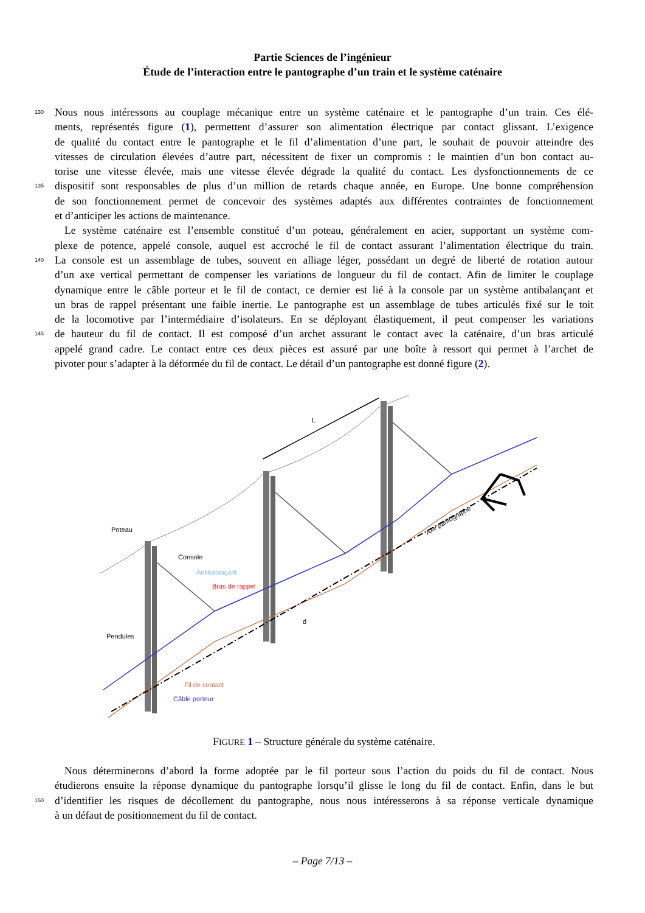Partie Sciences de l’ingénieur
Étude de l’interaction entre le pantographe d’un train et le système caténaire
130 Nous nous intéressons au couplage mécanique entre un système caténaire et le pantographe d’un train. Ces élé-
ments, représentés figure (1), permettent d’assurer son alimentation électrique par contact glissant. L’exigence
de qualité du contact entre le pantographe et le fil d’alimentation d’une part, le souhait de pouvoir atteindre des
vitesses de circulation élevées d’autre part, nécessitent de fixer un compromis : le maintien d’un bon contact au-
torise une vitesse élevée, mais une vitesse élevée dégrade la qualité du contact. Les dysfonctionnements de ce
135 dispositif sont responsables de plus d’un million de retards chaque année, en Europe. Une bonne compréhension
de son fonctionnement permet de concevoir des systèmes adaptés aux différentes contraintes de fonctionnement
et d’anticiper les actions de maintenance.
Le système caténaire est l’ensemble constitué d’un poteau, généralement en acier, supportant un système com-
plexe de potence, appelé console, auquel est accroché le fil de contact assurant l’alimentation électrique du train.
140 La console est un assemblage de tubes, souvent en alliage léger, possédant un degré de liberté de rotation autour
d’un axe vertical permettant de compenser les variations de longueur du fil de contact. Afin de limiter le couplage
dynamique entre le câble porteur et le fil de contact, ce dernier est lié à la console par un système antibalançant et
un bras de rappel présentant une faible inertie. Le pantographe est un assemblage de tubes articulés fixé sur le toit
de la locomotive par l’intermédiaire d’isolateurs. En se déployant élastiquement, il peut compenser les variations
145 de hauteur du fil de contact. Il est composé d’un archet assurant le contact avec la caténaire, d’un bras articulé
appelé grand cadre. Le contact entre ces deux pièces est assuré par une boîte à ressort qui permet à l’archet de
pivoter pour s’adapter à la déformée du fil de contact. Le détail d’un pantographe est donné figure (2).
L
d
Poteau
Console
Antibalançant
Bras de rappel
Pendules
Fil de contact
Câble porteur
Axe pantographe
FIGURE 1 – Structure générale du système caténaire.
Nous déterminerons d’abord la forme adoptée par le fil porteur sous l’action du poids du fil de contact. Nous
étudierons ensuite la réponse dynamique du pantographe lorsqu’il glisse le long du fil de contact. Enfin, dans le but
150 d’identifier les risques de décollement du pantographe, nous nous intéresserons à sa réponse verticale dynamique
à un défaut de positionnement du fil de contact.
– Page 7/13 –